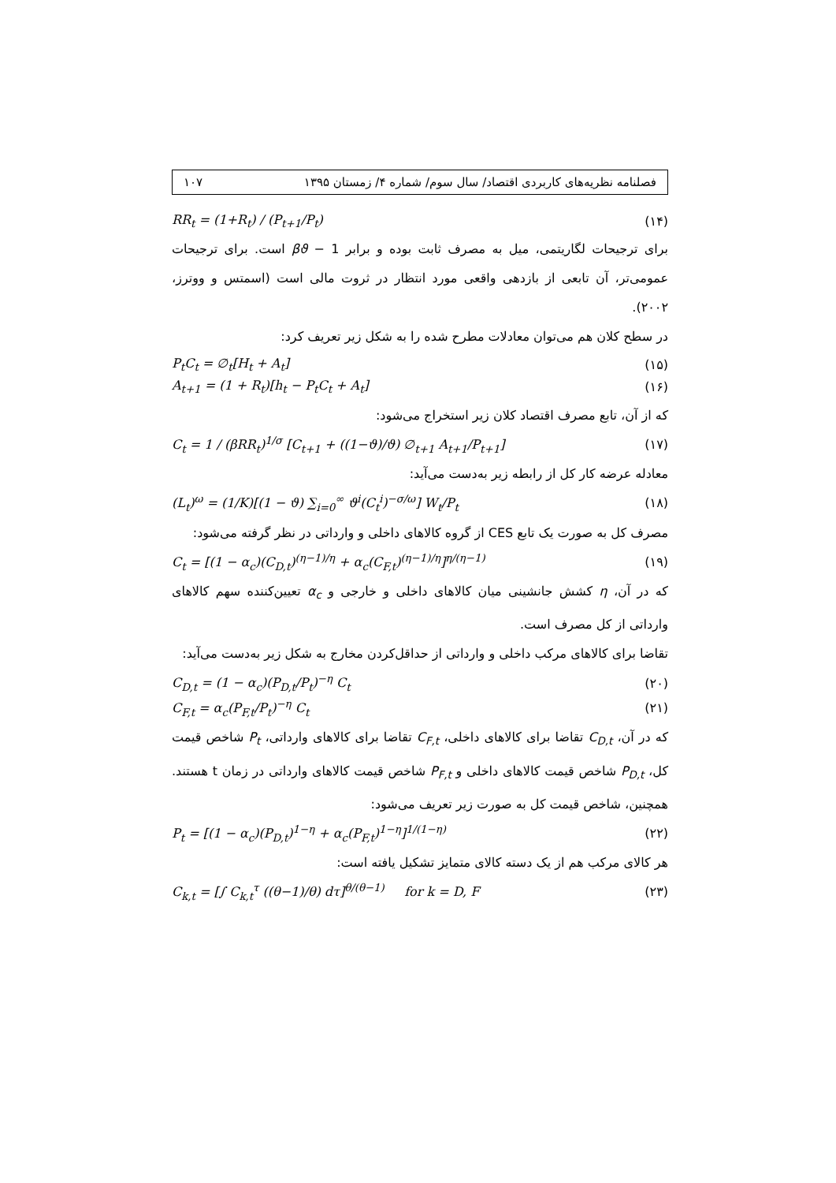فصلنامه نظریه‌های کاربردی اقتصاد/ سال سوم/ شماره ۴/ زمستان ۱۳۹۵ ۱۰۷
RR<sub>t</sub> = (1+R<sub>t</sub>) / (P<sub>t+1</sub>/P<sub>t</sub>) (۱۴)
برای ترجیحات لگاریتمی، میل به مصرف ثابت بوده و برابر βϑ − 1 است. برای ترجیحات عمومی‌تر، آن تابعی از بازدهی واقعی مورد انتظار در ثروت مالی است (اسمتس و ووترز، ۲۰۰۲).
در سطح کلان هم می‌توان معادلات مطرح شده را به شکل زیر تعریف کرد:
P<sub>t</sub>C<sub>t</sub> = ∅<sub>t</sub>[H<sub>t</sub> + A<sub>t</sub>] (۱۵)
A<sub>t+1</sub> = (1 + R<sub>t</sub>)[h<sub>t</sub> − P<sub>t</sub>C<sub>t</sub> + A<sub>t</sub>] (۱۶)
که از آن، تابع مصرف اقتصاد کلان زیر استخراج می‌شود:
C<sub>t</sub> = 1 / (βRR<sub>t</sub>)<sup>1/σ</sup> [C<sub>t+1</sub> + ((1−ϑ)/ϑ) ∅<sub>t+1</sub> A<sub>t+1</sub>/P<sub>t+1</sub>] (۱۷)
معادله عرضه کار کل از رابطه زیر به‌دست می‌آید:
(L<sub>t</sub>)<sup>ω</sup> = (1/K)[(1 − ϑ) ∑<sub>i=0</sub><sup>∞</sup> ϑ<sup>i</sup>(C<sub>t</sub><sup>i</sup>)<sup>−σ/ω</sup>] W<sub>t</sub>/P<sub>t</sub> (۱۸)
مصرف کل به صورت یک تابع CES از گروه کالاهای داخلی و وارداتی در نظر گرفته می‌شود:
C<sub>t</sub> = [(1 − α<sub>c</sub>)(C<sub>D,t</sub>)<sup>(η−1)/η</sup> + α<sub>c</sub>(C<sub>F,t</sub>)<sup>(η−1)/η</sup>]<sup>η/(η−1)</sup> (۱۹)
که در آن، η کشش جانشینی میان کالاهای داخلی و خارجی و α<sub>c</sub> تعیین‌کننده سهم کالاهای وارداتی از کل مصرف است.
تقاضا برای کالاهای مرکب داخلی و وارداتی از حداقل‌کردن مخارج به شکل زیر به‌دست می‌آید:
C<sub>D,t</sub> = (1 − α<sub>c</sub>)(P<sub>D,t</sub>/P<sub>t</sub>)<sup>−η</sup> C<sub>t</sub> (۲۰)
C<sub>F,t</sub> = α<sub>c</sub>(P<sub>F,t</sub>/P<sub>t</sub>)<sup>−η</sup> C<sub>t</sub> (۲۱)
که در آن، C<sub>D,t</sub> تقاضا برای کالاهای داخلی، C<sub>F,t</sub> تقاضا برای کالاهای وارداتی، P<sub>t</sub> شاخص قیمت کل، P<sub>D,t</sub> شاخص قیمت کالاهای داخلی و P<sub>F,t</sub> شاخص قیمت کالاهای وارداتی در زمان t هستند. همچنین، شاخص قیمت کل به صورت زیر تعریف می‌شود:
P<sub>t</sub> = [(1 − α<sub>c</sub>)(P<sub>D,t</sub>)<sup>1−η</sup> + α<sub>c</sub>(P<sub>F,t</sub>)<sup>1−η</sup>]<sup>1/(1−η)</sup> (۲۲)
هر کالای مرکب هم از یک دسته کالای متمایز تشکیل یافته است:
C<sub>k,t</sub> = [∫ C<sub>k,t</sub><sup>τ</sup> ((θ−1)/θ) dτ]<sup>θ/(θ−1)</sup> for k = D, F (۲۳)